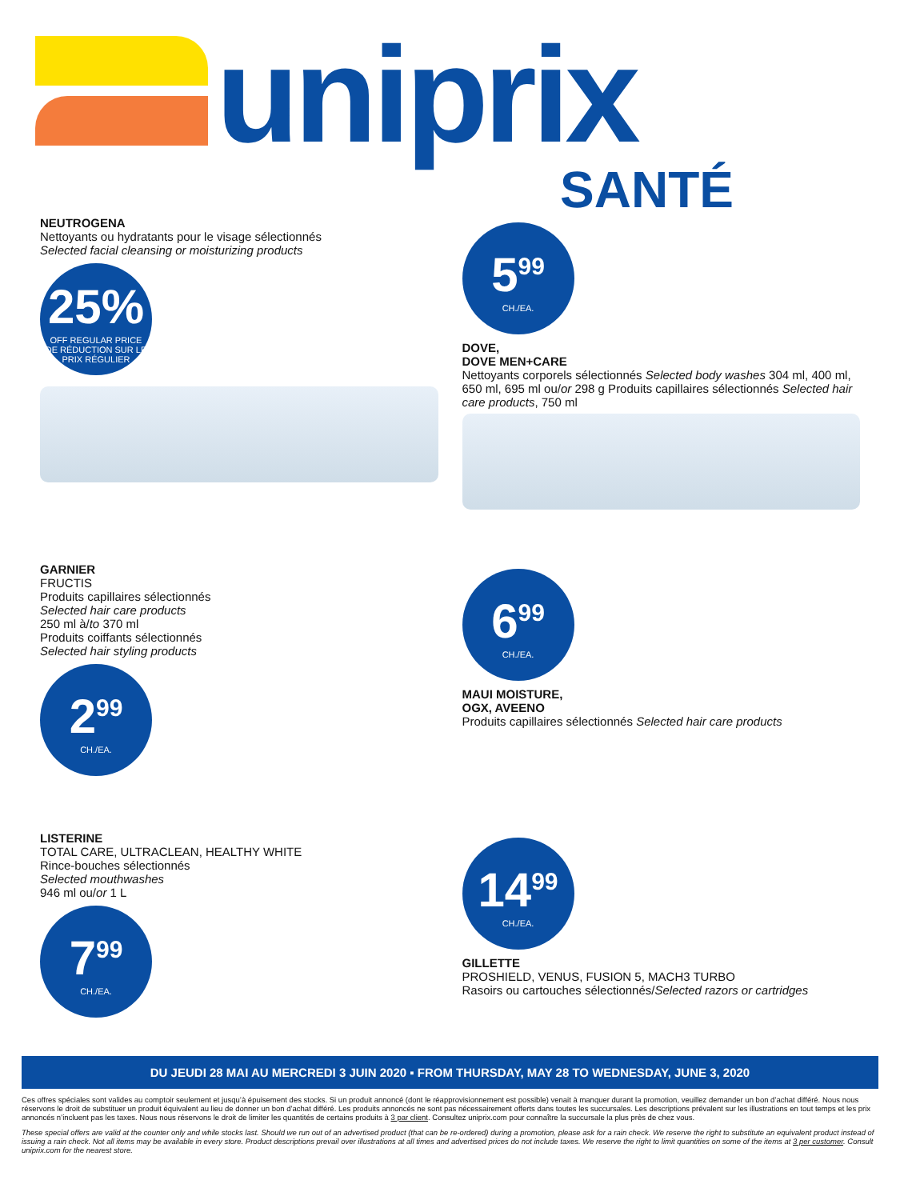uniprix
SANTÉ
NEUTROGENA
Nettoyants ou hydratants pour le visage sélectionnés
Selected facial cleansing or moisturizing products
25% OFF REGULAR PRICE
DE RÉDUCTION SUR LE PRIX RÉGULIER
5<sup>99</sup> CH./EA.
DOVE,
DOVE MEN+CARE
Nettoyants corporels sélectionnés Selected body washes 304 ml, 400 ml, 650 ml, 695 ml ou/or 298 g Produits capillaires sélectionnés Selected hair care products, 750 ml
GARNIER
FRUCTIS
Produits capillaires sélectionnés
Selected hair care products
250 ml à/to 370 ml
Produits coiffants sélectionnés
Selected hair styling products
2<sup>99</sup> CH./EA.
6<sup>99</sup> CH./EA.
MAUI MOISTURE,
OGX, AVEENO
Produits capillaires sélectionnés Selected hair care products
LISTERINE
TOTAL CARE, ULTRACLEAN, HEALTHY WHITE
Rince-bouches sélectionnés
Selected mouthwashes
946 ml ou/or 1 L
7<sup>99</sup> CH./EA.
14<sup>99</sup> CH./EA.
GILLETTE
PROSHIELD, VENUS, FUSION 5, MACH3 TURBO
Rasoirs ou cartouches sélectionnés/Selected razors or cartridges
DU JEUDI 28 MAI AU MERCREDI 3 JUIN 2020 ▪ FROM THURSDAY, MAY 28 TO WEDNESDAY, JUNE 3, 2020
Ces offres spéciales sont valides au comptoir seulement et jusqu’à épuisement des stocks. Si un produit annoncé (dont le réapprovisionnement est possible) venait à manquer durant la promotion, veuillez demander un bon d’achat différé. Nous nous réservons le droit de substituer un produit équivalent au lieu de donner un bon d’achat différé. Les produits annoncés ne sont pas nécessairement offerts dans toutes les succursales. Les descriptions prévalent sur les illustrations en tout temps et les prix annoncés n’incluent pas les taxes. Nous nous réservons le droit de limiter les quantités de certains produits à 3 par client. Consultez uniprix.com pour connaître la succursale la plus près de chez vous.
These special offers are valid at the counter only and while stocks last. Should we run out of an advertised product (that can be re-ordered) during a promotion, please ask for a rain check. We reserve the right to substitute an equivalent product instead of issuing a rain check. Not all items may be available in every store. Product descriptions prevail over illustrations at all times and advertised prices do not include taxes. We reserve the right to limit quantities on some of the items at 3 per customer. Consult uniprix.com for the nearest store.